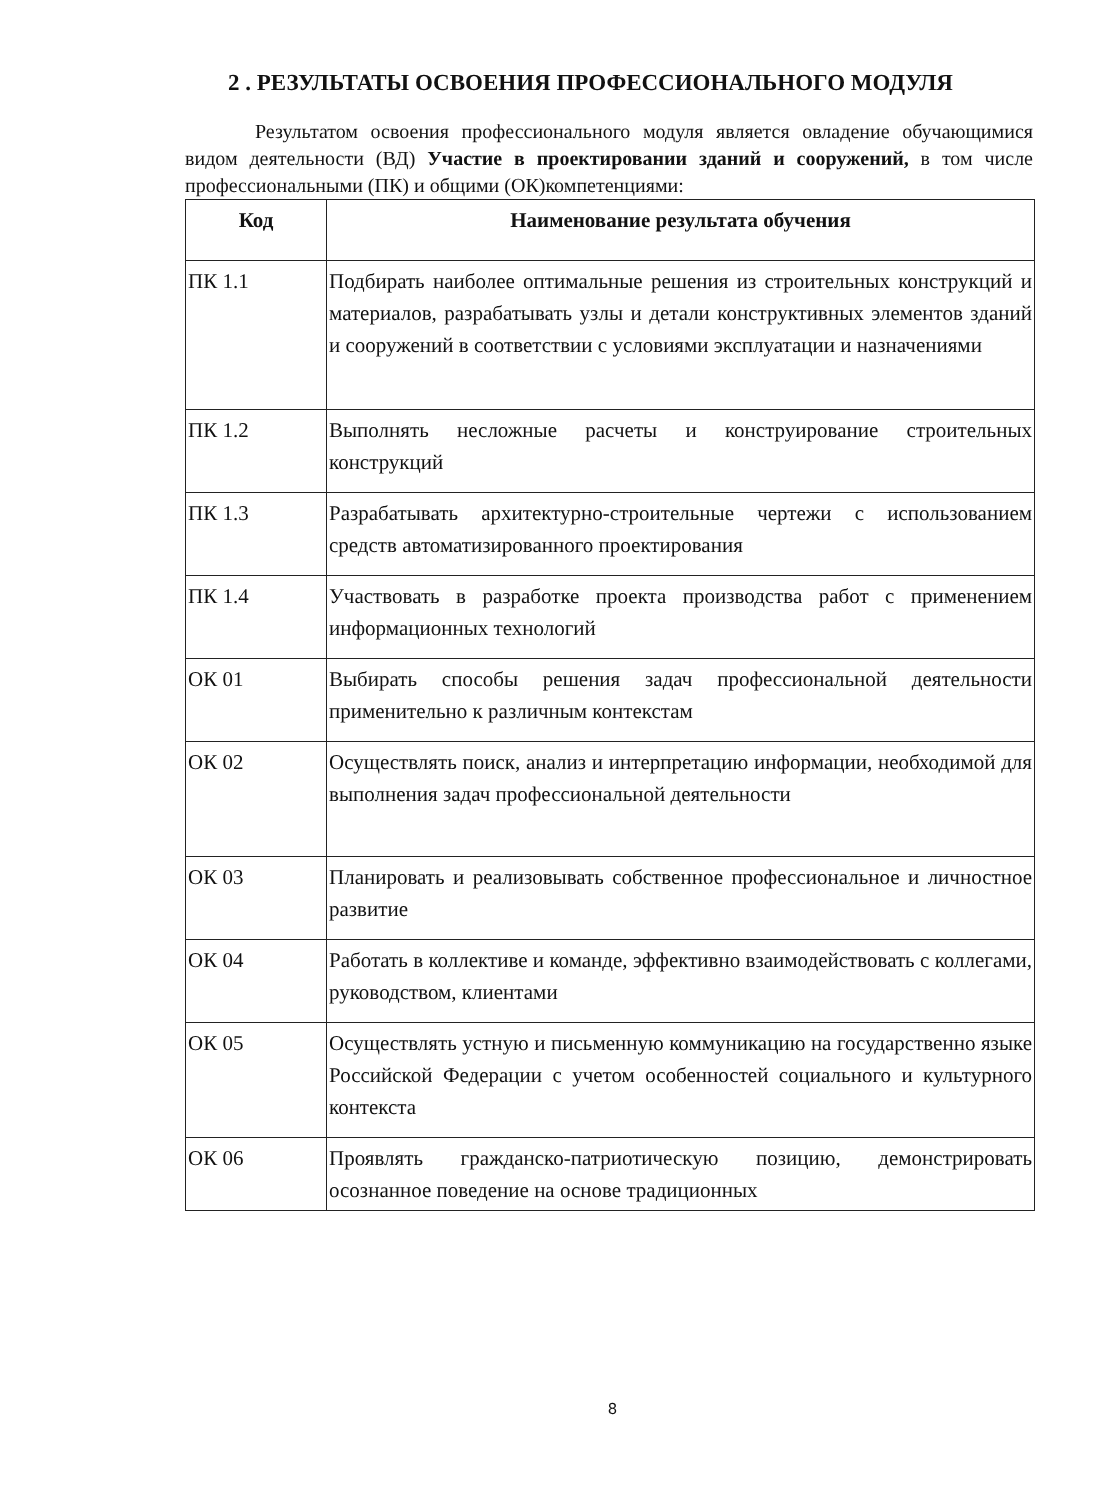2 . РЕЗУЛЬТАТЫ ОСВОЕНИЯ ПРОФЕССИОНАЛЬНОГО МОДУЛЯ
Результатом освоения профессионального модуля является овладение обучающимися видом деятельности (ВД) Участие в проектировании зданий и сооружений, в том числе профессиональными (ПК) и общими (ОК)компетенциями:
| Код | Наименование результата обучения |
| --- | --- |
| ПК 1.1 | Подбирать наиболее оптимальные решения из строительных конструкций и материалов, разрабатывать узлы и детали конструктивных элементов зданий и сооружений в соответствии с условиями эксплуатации и назначениями |
| ПК 1.2 | Выполнять несложные расчеты и конструирование строительных конструкций |
| ПК 1.3 | Разрабатывать архитектурно-строительные чертежи с использованием средств автоматизированного проектирования |
| ПК 1.4 | Участвовать в разработке проекта производства работ с применением информационных технологий |
| ОК 01 | Выбирать способы решения задач профессиональной деятельности применительно к различным контекстам |
| ОК 02 | Осуществлять поиск, анализ и интерпретацию информации, необходимой для выполнения задач профессиональной деятельности |
| ОК 03 | Планировать и реализовывать собственное профессиональное и личностное развитие |
| ОК 04 | Работать в коллективе и команде, эффективно взаимодействовать с коллегами, руководством, клиентами |
| ОК 05 | Осуществлять устную и письменную коммуникацию на государственно языке Российской Федерации с учетом особенностей социального и культурного контекста |
| ОК 06 | Проявлять гражданско-патриотическую позицию, демонстрировать осознанное поведение на основе традиционных |
8